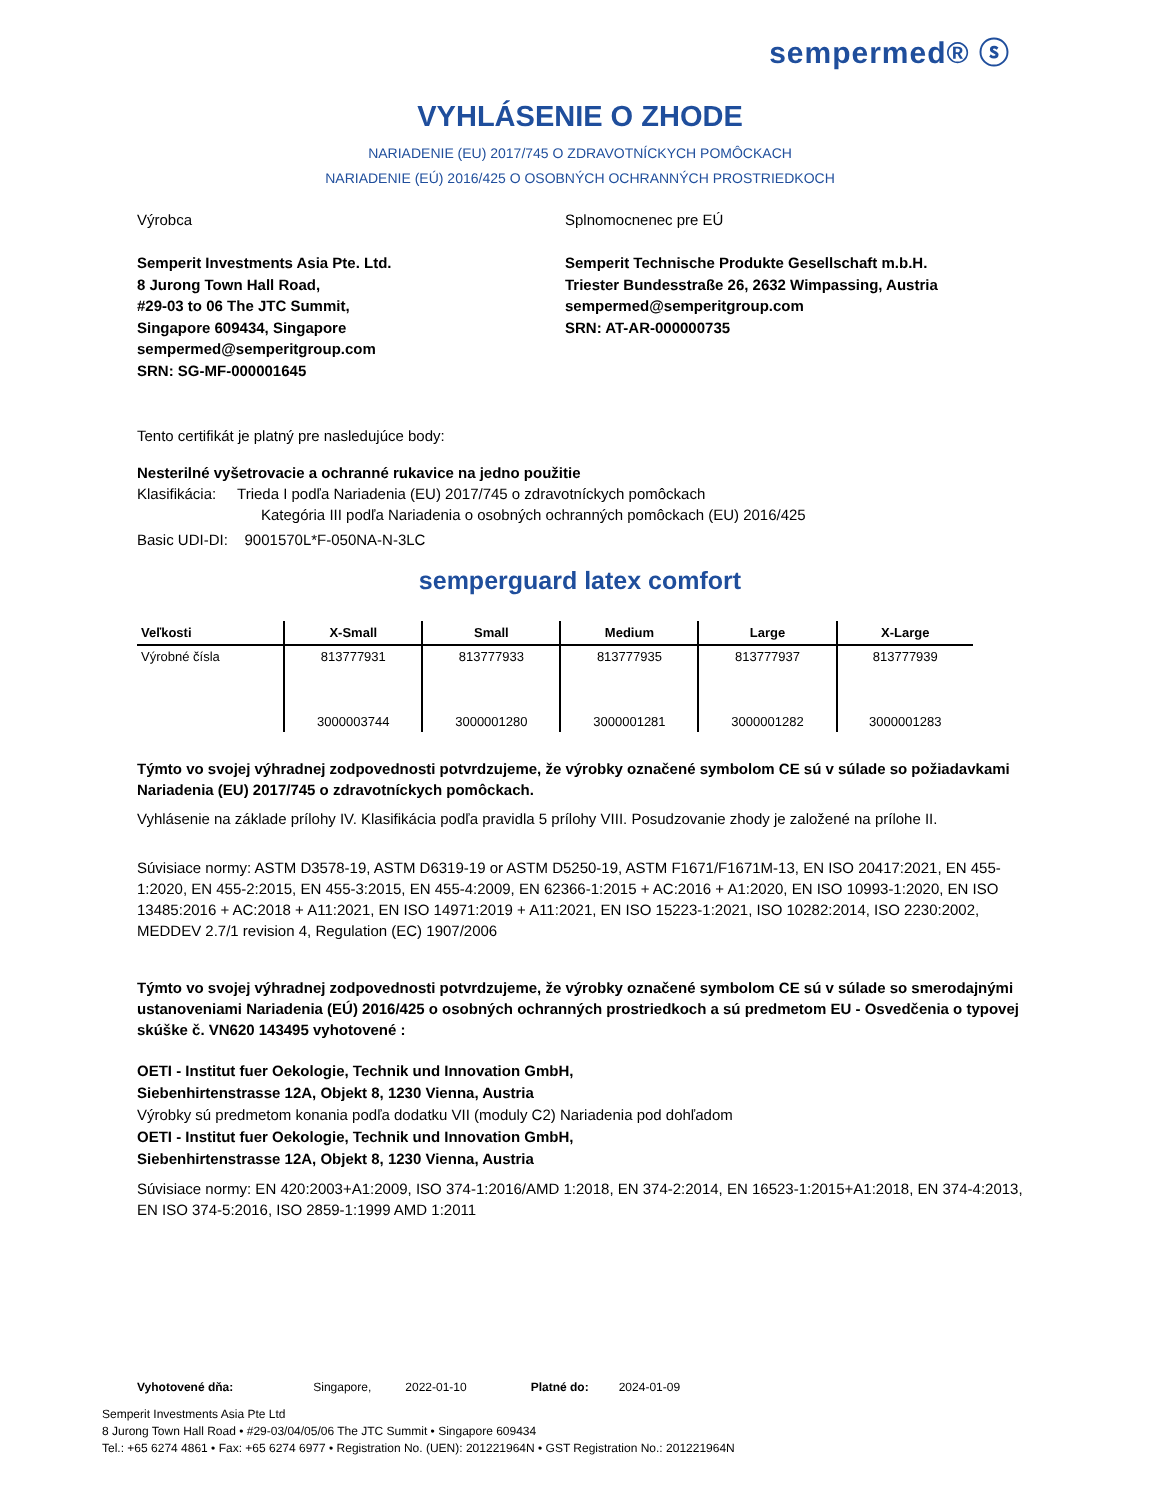sempermed® ⓢ
VYHLÁSENIE O ZHODE
NARIADENIE (EU) 2017/745 O ZDRAVOTNÍCKYCH POMÔCKACH
NARIADENIE (EÚ) 2016/425 O OSOBNÝCH OCHRANNÝCH PROSTRIEDKOCH
Výrobca
Semperit Investments Asia Pte. Ltd.
8 Jurong Town Hall Road,
#29-03 to 06 The JTC Summit,
Singapore 609434, Singapore
sempermed@semperitgroup.com
SRN: SG-MF-000001645
Splnomocnenec pre EÚ
Semperit Technische Produkte Gesellschaft m.b.H.
Triester Bundesstraße 26, 2632 Wimpassing, Austria
sempermed@semperitgroup.com
SRN: AT-AR-000000735
Tento certifikát je platný pre nasledujúce body:
Nesterilné vyšetrovacie a ochranné rukavice na jedno použitie
Klasifikácia: Trieda I podľa Nariadenia (EU) 2017/745 o zdravotníckych pomôckach
Kategória III podľa Nariadenia o osobných ochranných pomôckach (EU) 2016/425
Basic UDI-DI: 9001570L*F-050NA-N-3LC
semperguard latex comfort
| Veľkosti | X-Small | Small | Medium | Large | X-Large |
| --- | --- | --- | --- | --- | --- |
| Výrobné čísla | 813777931 | 813777933 | 813777935 | 813777937 | 813777939 |
| | 3000003744 | 3000001280 | 3000001281 | 3000001282 | 3000001283 |
Týmto vo svojej výhradnej zodpovednosti potvrdzujeme, že výrobky označené symbolom CE sú v súlade so požiadavkami Nariadenia (EU) 2017/745 o zdravotníckych pomôckach.
Vyhlásenie na základe prílohy IV. Klasifikácia podľa pravidla 5 prílohy VIII. Posudzovanie zhody je založené na prílohe II.
Súvisiace normy: ASTM D3578-19, ASTM D6319-19 or ASTM D5250-19, ASTM F1671/F1671M-13, EN ISO 20417:2021, EN 455-1:2020, EN 455-2:2015, EN 455-3:2015, EN 455-4:2009, EN 62366-1:2015 + AC:2016 + A1:2020, EN ISO 10993-1:2020, EN ISO 13485:2016 + AC:2018 + A11:2021, EN ISO 14971:2019 + A11:2021, EN ISO 15223-1:2021, ISO 10282:2014, ISO 2230:2002, MEDDEV 2.7/1 revision 4, Regulation (EC) 1907/2006
Týmto vo svojej výhradnej zodpovednosti potvrdzujeme, že výrobky označené symbolom CE sú v súlade so smerodajnými ustanoveniami Nariadenia (EÚ) 2016/425 o osobných ochranných prostriedkoch a sú predmetom EU - Osvedčenia o typovej skúške č. VN620 143495 vyhotovené :
OETI - Institut fuer Oekologie, Technik und Innovation GmbH,
Siebenhirtenstrasse 12A, Objekt 8, 1230 Vienna, Austria
Výrobky sú predmetom konania podľa dodatku VII (moduly C2) Nariadenia pod dohľadom
OETI - Institut fuer Oekologie, Technik und Innovation GmbH,
Siebenhirtenstrasse 12A, Objekt 8, 1230 Vienna, Austria
Súvisiace normy: EN 420:2003+A1:2009, ISO 374-1:2016/AMD 1:2018, EN 374-2:2014, EN 16523-1:2015+A1:2018, EN 374-4:2013, EN ISO 374-5:2016, ISO 2859-1:1999 AMD 1:2011
Vyhotovené dňa: Singapore, 2022-01-10 Platné do: 2024-01-09
Semperit Investments Asia Pte Ltd
8 Jurong Town Hall Road • #29-03/04/05/06 The JTC Summit • Singapore 609434
Tel.: +65 6274 4861 • Fax: +65 6274 6977 • Registration No. (UEN): 201221964N • GST Registration No.: 201221964N